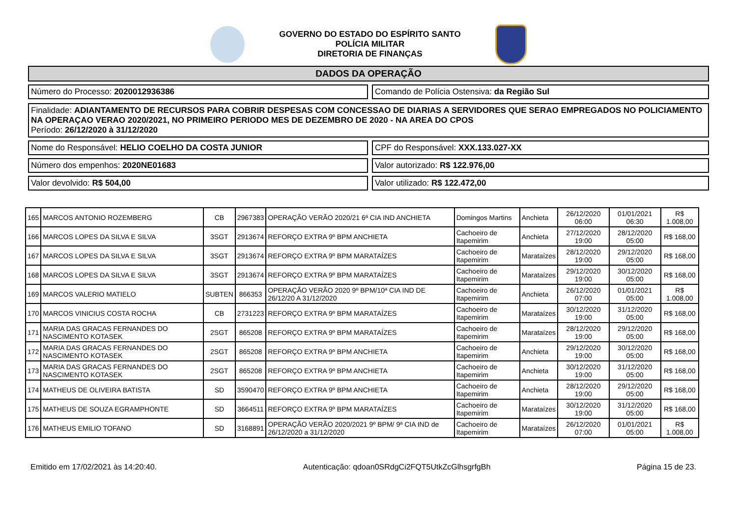GOVERNO DO ESTADO DO ESPÍRITO SANTO
POLÍCIA MILITAR
DIRETORIA DE FINANÇAS
DADOS DA OPERAÇÃO
Número do Processo: 2020012936386
Comando de Polícia Ostensiva: da Região Sul
Finalidade: ADIANTAMENTO DE RECURSOS PARA COBRIR DESPESAS COM CONCESSAO DE DIARIAS A SERVIDORES QUE SERAO EMPREGADOS NO POLICIAMENTO NA OPERAÇAO VERAO 2020/2021, NO PRIMEIRO PERIODO MES DE DEZEMBRO DE 2020 - NA AREA DO CPOS
Período: 26/12/2020 à 31/12/2020
Nome do Responsável: HELIO COELHO DA COSTA JUNIOR
CPF do Responsável: XXX.133.027-XX
Número dos empenhos: 2020NE01683
Valor autorizado: R$ 122.976,00
Valor devolvido: R$ 504,00 Valor utilizado: R$ 122.472,00
| 165 | MARCOS ANTONIO ROZEMBERG | CB | 2967383 | OPERAÇÃO VERÃO 2020/21 6ª CIA IND ANCHIETA | Domingos Martins | Anchieta | 26/12/2020 06:00 | 01/01/2021 06:30 | R$ 1.008,00 |
| 166 | MARCOS LOPES DA SILVA E SILVA | 3SGT | 2913674 | REFORÇO EXTRA 9º BPM ANCHIETA | Cachoeiro de Itapemirim | Anchieta | 27/12/2020 19:00 | 28/12/2020 05:00 | R$ 168,00 |
| 167 | MARCOS LOPES DA SILVA E SILVA | 3SGT | 2913674 | REFORÇO EXTRA 9º BPM MARATAÍZES | Cachoeiro de Itapemirim | Marataízes | 28/12/2020 19:00 | 29/12/2020 05:00 | R$ 168,00 |
| 168 | MARCOS LOPES DA SILVA E SILVA | 3SGT | 2913674 | REFORÇO EXTRA 9º BPM MARATAÍZES | Cachoeiro de Itapemirim | Marataízes | 29/12/2020 19:00 | 30/12/2020 05:00 | R$ 168,00 |
| 169 | MARCOS VALERIO MATIELO | SUBTEN | 866353 | OPERAÇÃO VERÃO 2020 9º BPM/10ª CIA IND DE 26/12/20 A 31/12/2020 | Cachoeiro de Itapemirim | Anchieta | 26/12/2020 07:00 | 01/01/2021 05:00 | R$ 1.008,00 |
| 170 | MARCOS VINICIUS COSTA ROCHA | CB | 2731223 | REFORÇO EXTRA 9º BPM MARATAÍZES | Cachoeiro de Itapemirim | Marataízes | 30/12/2020 19:00 | 31/12/2020 05:00 | R$ 168,00 |
| 171 | MARIA DAS GRACAS FERNANDES DO NASCIMENTO KOTASEK | 2SGT | 865208 | REFORÇO EXTRA 9º BPM MARATAÍZES | Cachoeiro de Itapemirim | Marataízes | 28/12/2020 19:00 | 29/12/2020 05:00 | R$ 168,00 |
| 172 | MARIA DAS GRACAS FERNANDES DO NASCIMENTO KOTASEK | 2SGT | 865208 | REFORÇO EXTRA 9º BPM ANCHIETA | Cachoeiro de Itapemirim | Anchieta | 29/12/2020 19:00 | 30/12/2020 05:00 | R$ 168,00 |
| 173 | MARIA DAS GRACAS FERNANDES DO NASCIMENTO KOTASEK | 2SGT | 865208 | REFORÇO EXTRA 9º BPM ANCHIETA | Cachoeiro de Itapemirim | Anchieta | 30/12/2020 19:00 | 31/12/2020 05:00 | R$ 168,00 |
| 174 | MATHEUS DE OLIVEIRA BATISTA | SD | 3590470 | REFORÇO EXTRA 9º BPM ANCHIETA | Cachoeiro de Itapemirim | Anchieta | 28/12/2020 19:00 | 29/12/2020 05:00 | R$ 168,00 |
| 175 | MATHEUS DE SOUZA EGRAMPHONTE | SD | 3664511 | REFORÇO EXTRA 9º BPM MARATAÍZES | Cachoeiro de Itapemirim | Marataízes | 30/12/2020 19:00 | 31/12/2020 05:00 | R$ 168,00 |
| 176 | MATHEUS EMILIO TOFANO | SD | 3168891 | OPERAÇÃO VERÃO 2020/2021 9º BPM/ 9ª CIA IND de 26/12/2020 a 31/12/2020 | Cachoeiro de Itapemirim | Marataízes | 26/12/2020 07:00 | 01/01/2021 05:00 | R$ 1.008,00 |
Emitido em 17/02/2021 às 14:20:40. Autenticação: qdoan0SRdgCi2FQT5UtkZcGlhsgrfgBh Página 15 de 23.